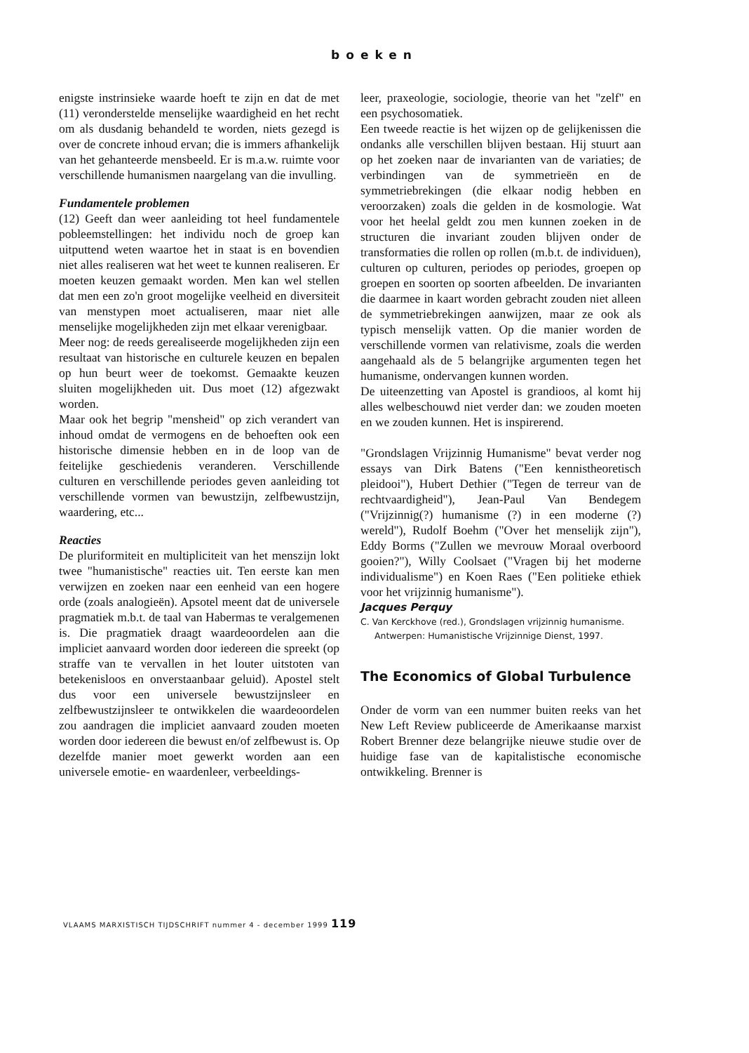boeken
enigste instrinsieke waarde hoeft te zijn en dat de met (11) veronderstelde menselijke waardigheid en het recht om als dusdanig behandeld te worden, niets gezegd is over de concrete inhoud ervan; die is immers afhankelijk van het gehanteerde mensbeeld. Er is m.a.w. ruimte voor verschillende humanismen naargelang van die invulling.
Fundamentele problemen
(12) Geeft dan weer aanleiding tot heel fundamentele pobleemstellingen: het individu noch de groep kan uitputtend weten waartoe het in staat is en bovendien niet alles realiseren wat het weet te kunnen realiseren. Er moeten keuzen gemaakt worden. Men kan wel stellen dat men een zo'n groot mogelijke veelheid en diversiteit van menstypen moet actualiseren, maar niet alle menselijke mogelijkheden zijn met elkaar verenigbaar.
Meer nog: de reeds gerealiseerde mogelijkheden zijn een resultaat van historische en culturele keuzen en bepalen op hun beurt weer de toekomst. Gemaakte keuzen sluiten mogelijkheden uit. Dus moet (12) afgezwakt worden.
Maar ook het begrip "mensheid" op zich verandert van inhoud omdat de vermogens en de behoeften ook een historische dimensie hebben en in de loop van de feitelijke geschiedenis veranderen. Verschillende culturen en verschillende periodes geven aanleiding tot verschillende vormen van bewustzijn, zelfbewustzijn, waardering, etc...
Reacties
De pluriformiteit en multipliciteit van het menszijn lokt twee "humanistische" reacties uit. Ten eerste kan men verwijzen en zoeken naar een eenheid van een hogere orde (zoals analogieën). Apsotel meent dat de universele pragmatiek m.b.t. de taal van Habermas te veralgemenen is. Die pragmatiek draagt waardeoordelen aan die impliciet aanvaard worden door iedereen die spreekt (op straffe van te vervallen in het louter uitstoten van betekenisloos en onverstaanbaar geluid). Apostel stelt dus voor een universele bewustzijnsleer en zelfbewustzijnsleer te ontwikkelen die waardeoordelen zou aandragen die impliciet aanvaard zouden moeten worden door iedereen die bewust en/of zelfbewust is. Op dezelfde manier moet gewerkt worden aan een universele emotie- en waardenleer, verbeeldings-
leer, praxeologie, sociologie, theorie van het "zelf" en een psychosomatiek.
Een tweede reactie is het wijzen op de gelijkenissen die ondanks alle verschillen blijven bestaan. Hij stuurt aan op het zoeken naar de invarianten van de variaties; de verbindingen van de symmetrieën en de symmetriebrekingen (die elkaar nodig hebben en veroorzaken) zoals die gelden in de kosmologie. Wat voor het heelal geldt zou men kunnen zoeken in de structuren die invariant zouden blijven onder de transformaties die rollen op rollen (m.b.t. de individuen), culturen op culturen, periodes op periodes, groepen op groepen en soorten op soorten afbeelden. De invarianten die daarmee in kaart worden gebracht zouden niet alleen de symmetriebrekingen aanwijzen, maar ze ook als typisch menselijk vatten. Op die manier worden de verschillende vormen van relativisme, zoals die werden aangehaald als de 5 belangrijke argumenten tegen het humanisme, ondervangen kunnen worden.
De uiteenzetting van Apostel is grandioos, al komt hij alles welbeschouwd niet verder dan: we zouden moeten en we zouden kunnen. Het is inspirerend.
"Grondslagen Vrijzinnig Humanisme" bevat verder nog essays van Dirk Batens ("Een kennistheoretisch pleidooi"), Hubert Dethier ("Tegen de terreur van de rechtvaardigheid"), Jean-Paul Van Bendegem ("Vrijzinnig(?) humanisme (?) in een moderne (?) wereld"), Rudolf Boehm ("Over het menselijk zijn"), Eddy Borms ("Zullen we mevrouw Moraal overboord gooien?"), Willy Coolsaet ("Vragen bij het moderne individualisme") en Koen Raes ("Een politieke ethiek voor het vrijzinnig humanisme").
Jacques Perquy
C. Van Kerckhove (red.), Grondslagen vrijzinnig humanisme. Antwerpen: Humanistische Vrijzinnige Dienst, 1997.
The Economics of Global Turbulence
Onder de vorm van een nummer buiten reeks van het New Left Review publiceerde de Amerikaanse marxist Robert Brenner deze belangrijke nieuwe studie over de huidige fase van de kapitalistische economische ontwikkeling. Brenner is
VLAAMS MARXISTISCH TIJDSCHRIFT nummer 4 - december 1999 119